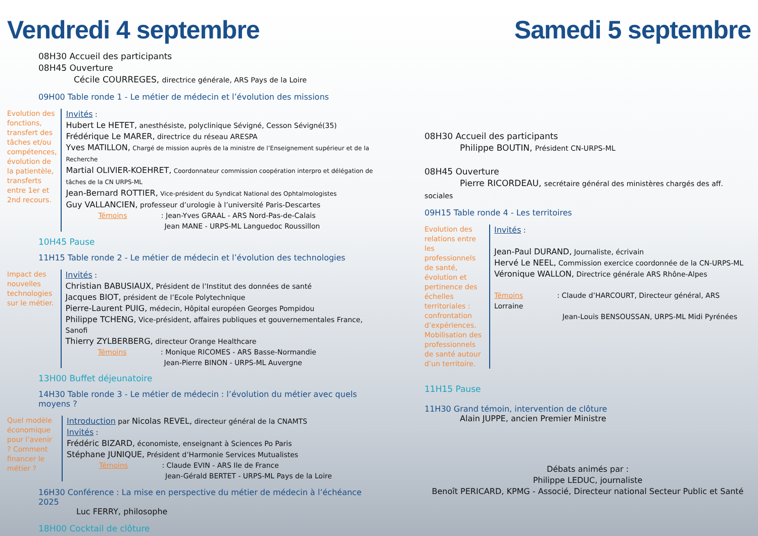Vendredi 4 septembre
08H30 Accueil des participants
08H45 Ouverture
Cécile COURREGES, directrice générale, ARS Pays de la Loire
09H00 Table ronde 1 - Le métier de médecin et l’évolution des missions
Evolution des fonctions, transfert des tâches et/ou compétences, évolution de la patientèle, transferts entre 1er et 2nd recours.
Invités :
Hubert Le HETET, anesthésiste, polyclinique Sévigné, Cesson Sévigné(35)
Frédérique Le MARER, directrice du réseau ARESPA
Yves MATILLON, Chargé de mission auprès de la ministre de l’Enseignement supérieur et de la Recherche
Martial OLIVIER-KOEHRET, Coordonnateur commission coopération interpro et délégation de tâches de la CN URPS-ML
Jean-Bernard ROTTIER, Vice-président du Syndicat National des Ophtalmologistes
Guy VALLANCIEN, professeur d’urologie à l’université Paris-Descartes
Témoins : Jean-Yves GRAAL - ARS Nord-Pas-de-Calais
Jean MANE - URPS-ML Languedoc Roussillon
10H45 Pause
11H15 Table ronde 2 - Le métier de médecin et l’évolution des technologies
Impact des nouvelles technologies sur le métier.
Invités :
Christian BABUSIAUX, Président de l’Institut des données de santé
Jacques BIOT, président de l’Ecole Polytechnique
Pierre-Laurent PUIG, médecin, Hôpital européen Georges Pompidou
Philippe TCHENG, Vice-président, affaires publiques et gouvernementales France, Sanofi
Thierry ZYLBERBERG, directeur Orange Healthcare
Témoins : Monique RICOMES - ARS Basse-Normandie
Jean-Pierre BINON - URPS-ML Auvergne
13H00 Buffet déjeunatoire
14H30 Table ronde 3 - Le métier de médecin : l’évolution du métier avec quels moyens ?
Quel modèle économique pour l’avenir ? Comment financer le métier ?
Introduction par Nicolas REVEL, directeur général de la CNAMTS
Invités :
Frédéric BIZARD, économiste, enseignant à Sciences Po Paris
Stéphane JUNIQUE, Président d’Harmonie Services Mutualistes
Témoins : Claude EVIN - ARS Ile de France
Jean-Gérald BERTET - URPS-ML Pays de la Loire
16H30 Conférence : La mise en perspective du métier de médecin à l’échéance 2025
Luc FERRY, philosophe
18H00 Cocktail de clôture
Samedi 5 septembre
08H30 Accueil des participants
Philippe BOUTIN, Président CN-URPS-ML
08H45 Ouverture
Pierre RICORDEAU, secrétaire général des ministères chargés des aff. sociales
09H15 Table ronde 4 - Les territoires
Evolution des relations entre les professionnels de santé, évolution et pertinence des échelles territoriales : confrontation d’expériences. Mobilisation des professionnels de santé autour d’un territoire.
Invités :
Jean-Paul DURAND, Journaliste, écrivain
Hervé Le NEEL, Commission exercice coordonnée de la CN-URPS-ML
Véronique WALLON, Directrice générale ARS Rhône-Alpes
Témoins : Claude d’HARCOURT, Directeur général, ARS Lorraine
Jean-Louis BENSOUSSAN, URPS-ML Midi Pyrénées
11H15 Pause
11H30 Grand témoin, intervention de clôture
Alain JUPPE, ancien Premier Ministre
Débats animés par :
Philippe LEDUC, journaliste
Benoît PERICARD, KPMG - Associé, Directeur national Secteur Public et Santé